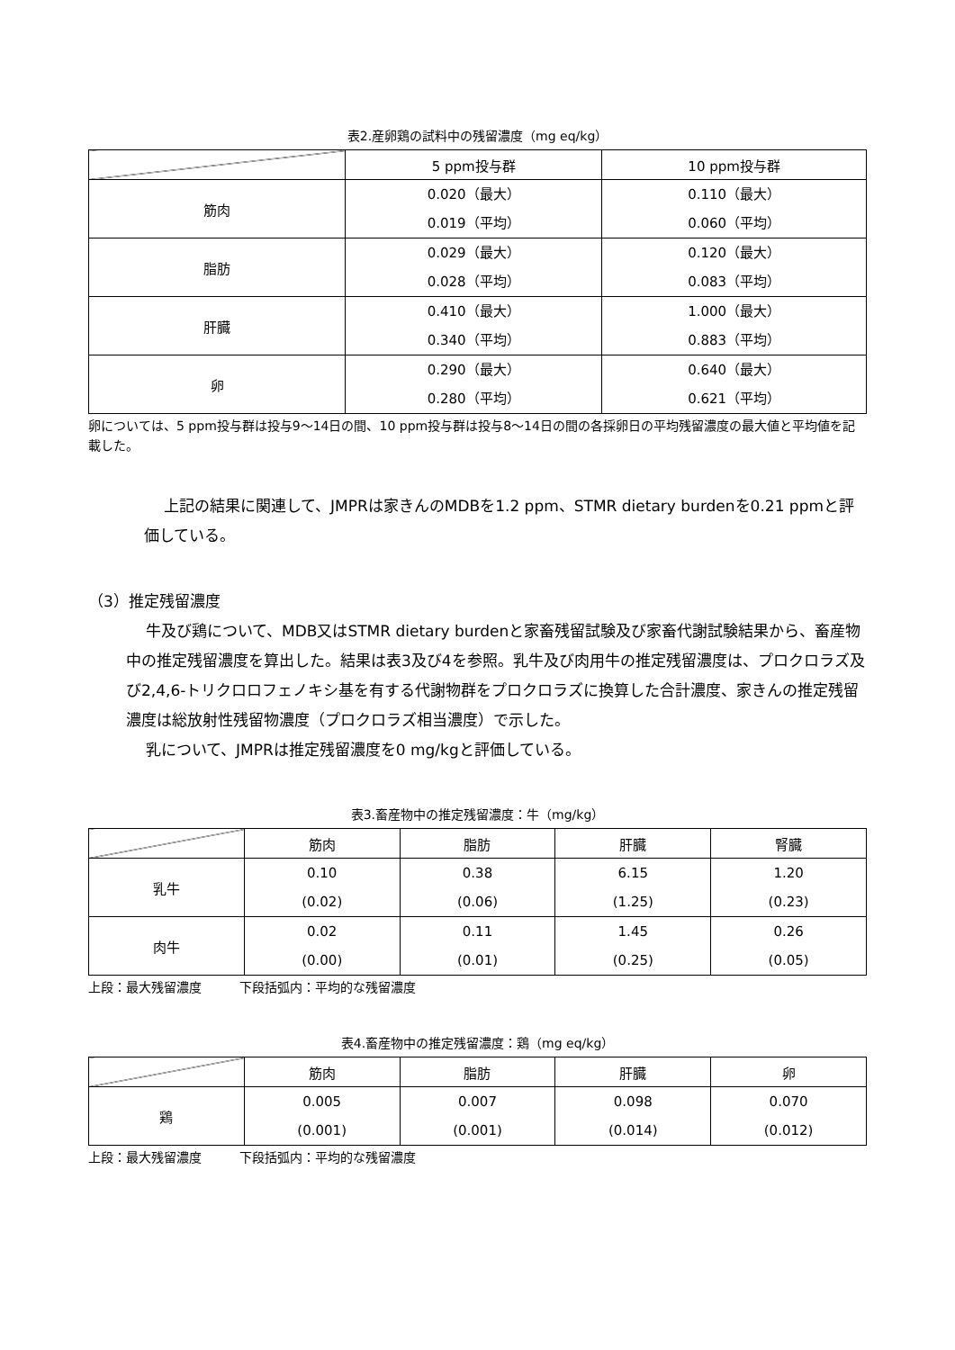表2.産卵鶏の試料中の残留濃度（mg eq/kg）
| | 5 ppm投与群 | 10 ppm投与群 |
| --- | --- | --- |
| 筋肉 | 0.020（最大） 0.019（平均） | 0.110（最大） 0.060（平均） |
| 脂肪 | 0.029（最大） 0.028（平均） | 0.120（最大） 0.083（平均） |
| 肝臓 | 0.410（最大） 0.340（平均） | 1.000（最大） 0.883（平均） |
| 卵 | 0.290（最大） 0.280（平均） | 0.640（最大） 0.621（平均） |
卵については、5 ppm投与群は投与9～14日の間、10 ppm投与群は投与8～14日の間の各採卵日の平均残留濃度の最大値と平均値を記載した。
上記の結果に関連して、JMPRは家きんのMDBを1.2 ppm、STMR dietary burdenを0.21 ppmと評価している。
（3）推定残留濃度
牛及び鶏について、MDB又はSTMR dietary burdenと家畜残留試験及び家畜代謝試験結果から、畜産物中の推定残留濃度を算出した。結果は表3及び4を参照。乳牛及び肉用牛の推定残留濃度は、プロクロラズ及び2,4,6-トリクロロフェノキシ基を有する代謝物群をプロクロラズに換算した合計濃度、家きんの推定残留濃度は総放射性残留物濃度（プロクロラズ相当濃度）で示した。
乳について、JMPRは推定残留濃度を0 mg/kgと評価している。
表3.畜産物中の推定残留濃度：牛（mg/kg）
| | 筋肉 | 脂肪 | 肝臓 | 腎臓 |
| --- | --- | --- | --- | --- |
| 乳牛 | 0.10 (0.02) | 0.38 (0.06) | 6.15 (1.25) | 1.20 (0.23) |
| 肉牛 | 0.02 (0.00) | 0.11 (0.01) | 1.45 (0.25) | 0.26 (0.05) |
上段：最大残留濃度　　　下段括弧内：平均的な残留濃度
表4.畜産物中の推定残留濃度：鶏（mg eq/kg）
| | 筋肉 | 脂肪 | 肝臓 | 卵 |
| --- | --- | --- | --- | --- |
| 鶏 | 0.005 (0.001) | 0.007 (0.001) | 0.098 (0.014) | 0.070 (0.012) |
上段：最大残留濃度　　　下段括弧内：平均的な残留濃度